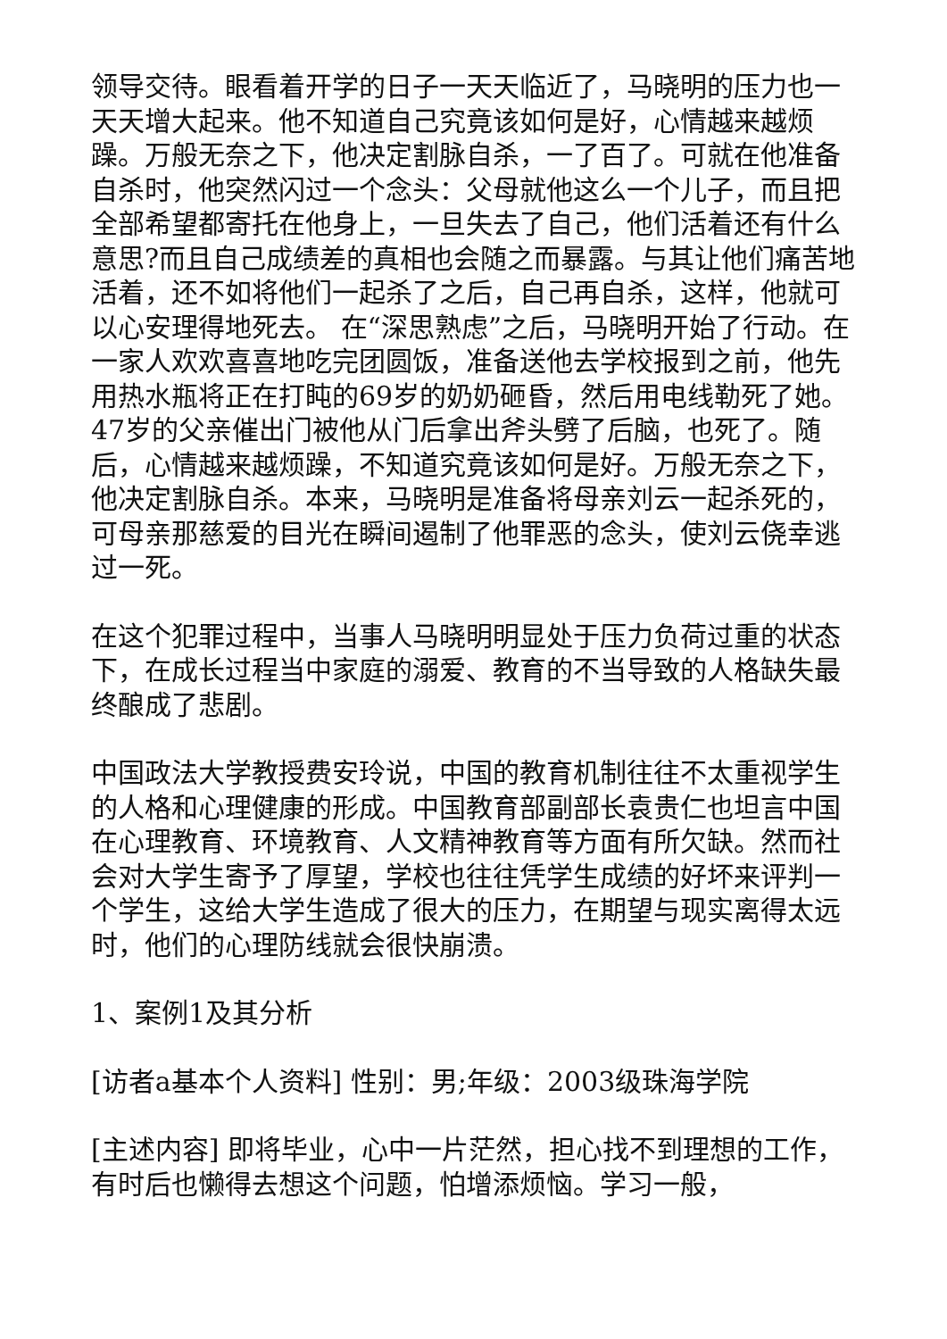领导交待。眼看着开学的日子一天天临近了，马晓明的压力也一天天增大起来。他不知道自己究竟该如何是好，心情越来越烦躁。万般无奈之下，他决定割脉自杀，一了百了。可就在他准备自杀时，他突然闪过一个念头：父母就他这么一个儿子，而且把全部希望都寄托在他身上，一旦失去了自己，他们活着还有什么意思?而且自己成绩差的真相也会随之而暴露。与其让他们痛苦地活着，还不如将他们一起杀了之后，自己再自杀，这样，他就可以心安理得地死去。 在“深思熟虑”之后，马晓明开始了行动。在一家人欢欢喜喜地吃完团圆饭，准备送他去学校报到之前，他先用热水瓶将正在打盹的69岁的奶奶砸昏，然后用电线勒死了她。47岁的父亲催出门被他从门后拿出斧头劈了后脑，也死了。随后，心情越来越烦躁，不知道究竟该如何是好。万般无奈之下，他决定割脉自杀。本来，马晓明是准备将母亲刘云一起杀死的，可母亲那慈爱的目光在瞬间遏制了他罪恶的念头，使刘云侥幸逃过一死。
在这个犯罪过程中，当事人马晓明明显处于压力负荷过重的状态下，在成长过程当中家庭的溺爱、教育的不当导致的人格缺失最终酿成了悲剧。
中国政法大学教授费安玲说，中国的教育机制往往不太重视学生的人格和心理健康的形成。中国教育部副部长袁贵仁也坦言中国在心理教育、环境教育、人文精神教育等方面有所欠缺。然而社会对大学生寄予了厚望，学校也往往凭学生成绩的好坏来评判一个学生，这给大学生造成了很大的压力，在期望与现实离得太远时，他们的心理防线就会很快崩溃。
1、案例1及其分析
[访者a基本个人资料] 性别：男;年级：2003级珠海学院
[主述内容] 即将毕业，心中一片茫然，担心找不到理想的工作，有时后也懒得去想这个问题，怕增添烦恼。学习一般，